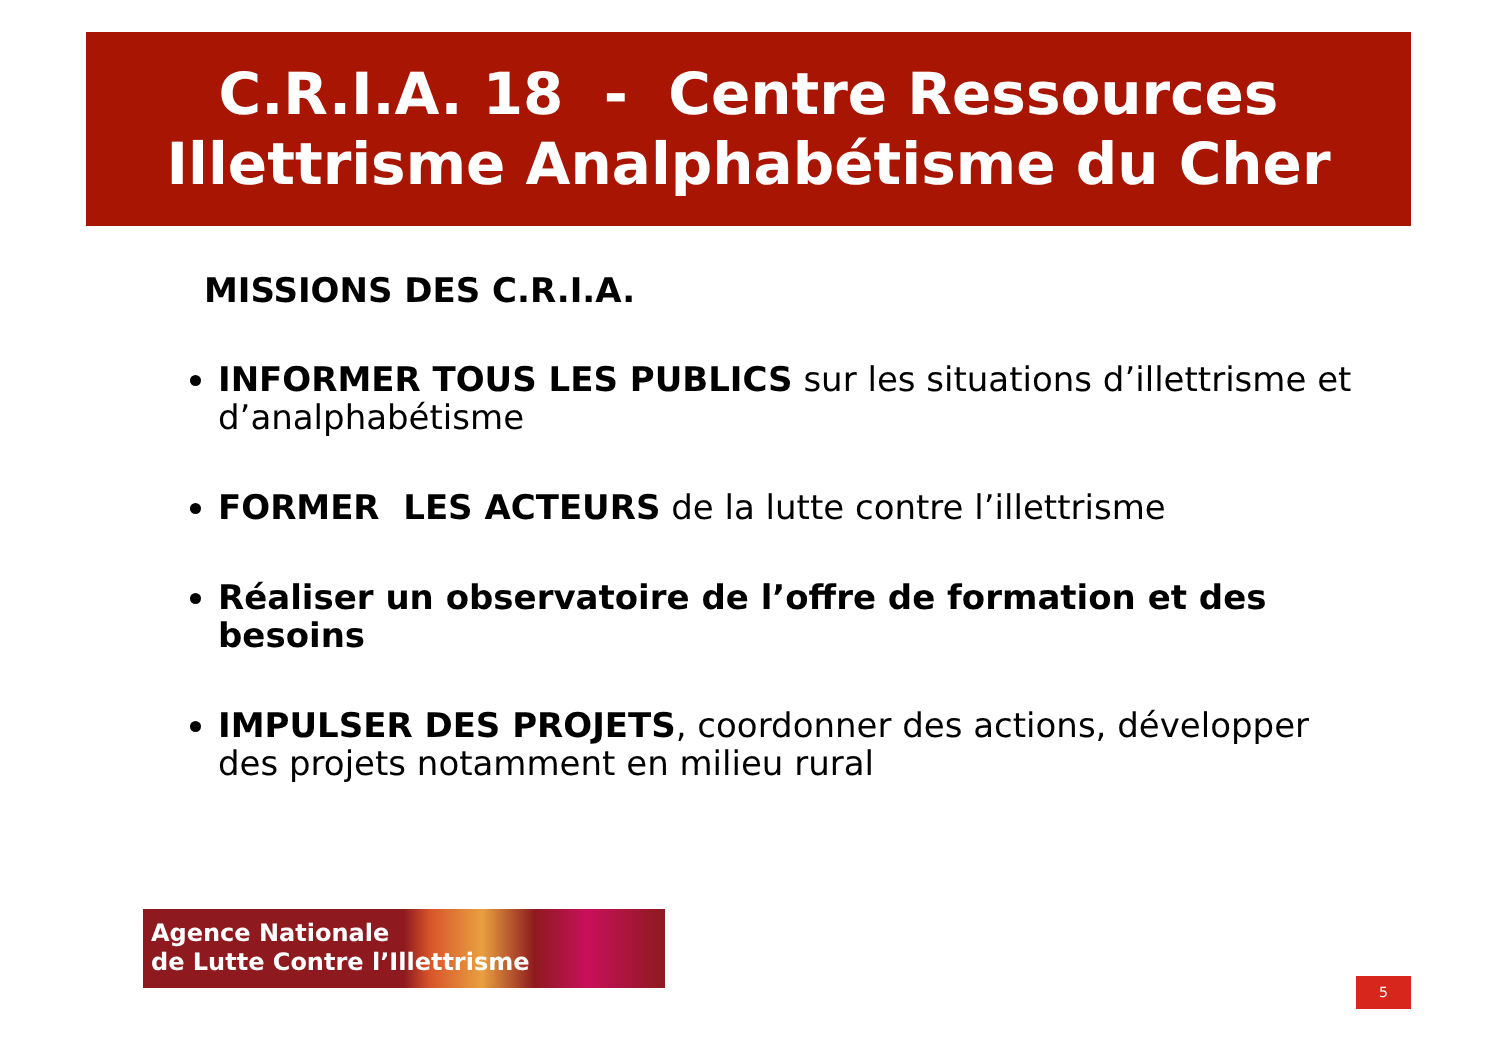C.R.I.A. 18 - Centre Ressources
Illettrisme Analphabétisme du Cher
MISSIONS DES C.R.I.A.
INFORMER TOUS LES PUBLICS sur les situations d’illettrisme et d’analphabétisme
FORMER LES ACTEURS de la lutte contre l’illettrisme
Réaliser un observatoire de l’offre de formation et des besoins
IMPULSER DES PROJETS, coordonner des actions, développer des projets notamment en milieu rural
Agence Nationale
de Lutte Contre l’Illettrisme
5